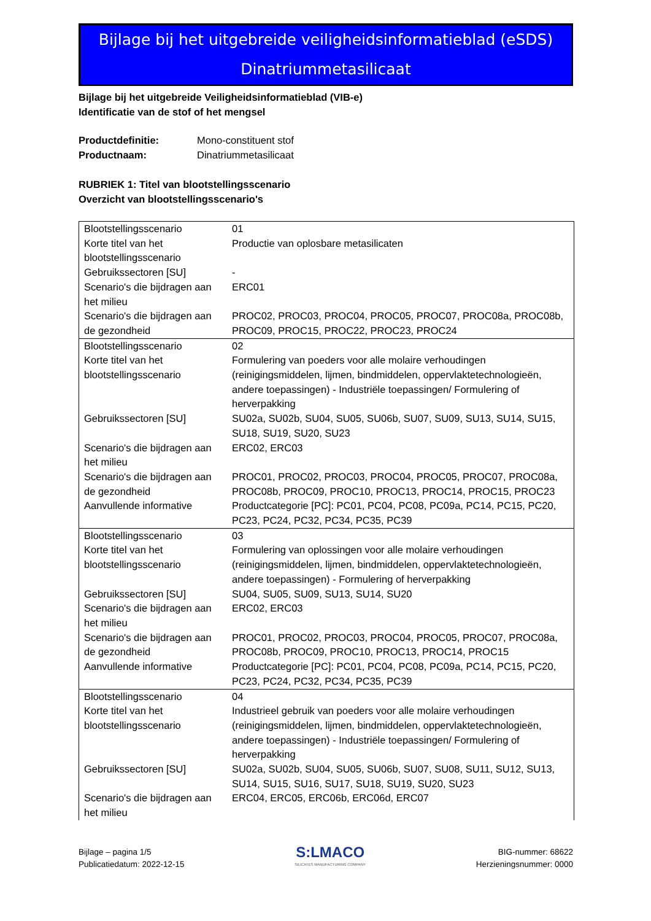Bijlage bij het uitgebreide veiligheidsinformatieblad (eSDS)
Dinatriummetasilicaat
Bijlage bij het uitgebreide Veiligheidsinformatieblad (VIB-e)
Identificatie van de stof of het mengsel
| Productdefinitie: | Mono-constituent stof |
| Productnaam: | Dinatriummetasilicaat |
RUBRIEK 1: Titel van blootstellingsscenario
Overzicht van blootstellingsscenario's
| Blootstellingsscenario | 01 |
| Korte titel van het blootstellingsscenario | Productie van oplosbare metasilicaten |
| Gebruikssectoren [SU] | - |
| Scenario's die bijdragen aan het milieu | ERC01 |
| Scenario's die bijdragen aan de gezondheid | PROC02, PROC03, PROC04, PROC05, PROC07, PROC08a, PROC08b, PROC09, PROC15, PROC22, PROC23, PROC24 |
| Blootstellingsscenario | 02 |
| Korte titel van het blootstellingsscenario | Formulering van poeders voor alle molaire verhoudingen (reinigingsmiddelen, lijmen, bindmiddelen, oppervlaktetechnologieën, andere toepassingen) - Industriële toepassingen/ Formulering of herverpakking |
| Gebruikssectoren [SU] | SU02a, SU02b, SU04, SU05, SU06b, SU07, SU09, SU13, SU14, SU15, SU18, SU19, SU20, SU23 |
| Scenario's die bijdragen aan het milieu | ERC02, ERC03 |
| Scenario's die bijdragen aan de gezondheid | PROC01, PROC02, PROC03, PROC04, PROC05, PROC07, PROC08a, PROC08b, PROC09, PROC10, PROC13, PROC14, PROC15, PROC23 |
| Aanvullende informative | Productcategorie [PC]: PC01, PC04, PC08, PC09a, PC14, PC15, PC20, PC23, PC24, PC32, PC34, PC35, PC39 |
| Blootstellingsscenario | 03 |
| Korte titel van het blootstellingsscenario | Formulering van oplossingen voor alle molaire verhoudingen (reinigingsmiddelen, lijmen, bindmiddelen, oppervlaktetechnologieën, andere toepassingen) - Formulering of herverpakking |
| Gebruikssectoren [SU] | SU04, SU05, SU09, SU13, SU14, SU20 |
| Scenario's die bijdragen aan het milieu | ERC02, ERC03 |
| Scenario's die bijdragen aan de gezondheid | PROC01, PROC02, PROC03, PROC04, PROC05, PROC07, PROC08a, PROC08b, PROC09, PROC10, PROC13, PROC14, PROC15 |
| Aanvullende informative | Productcategorie [PC]: PC01, PC04, PC08, PC09a, PC14, PC15, PC20, PC23, PC24, PC32, PC34, PC35, PC39 |
| Blootstellingsscenario | 04 |
| Korte titel van het blootstellingsscenario | Industrieel gebruik van poeders voor alle molaire verhoudingen (reinigingsmiddelen, lijmen, bindmiddelen, oppervlaktetechnologieën, andere toepassingen) - Industriële toepassingen/ Formulering of herverpakking |
| Gebruikssectoren [SU] | SU02a, SU02b, SU04, SU05, SU06b, SU07, SU08, SU11, SU12, SU13, SU14, SU15, SU16, SU17, SU18, SU19, SU20, SU23 |
| Scenario's die bijdragen aan het milieu | ERC04, ERC05, ERC06b, ERC06d, ERC07 |
Bijlage – pagina 1/5
Publicatiedatum: 2022-12-15
S:LMACO
SILICATES MANUFACTURING COMPANY
BIG-nummer: 68622
Herzieningsnummer: 0000